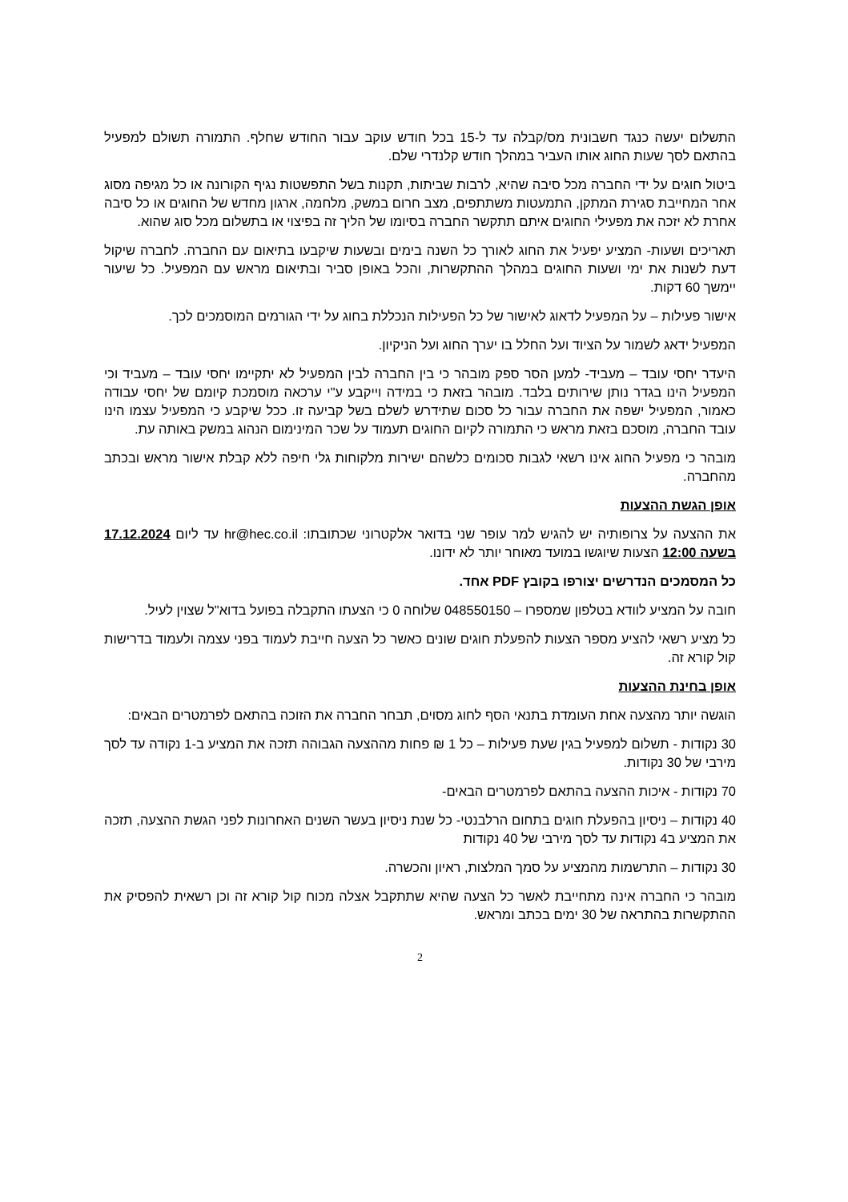התשלום יעשה כנגד חשבונית מס/קבלה עד ל-15 בכל חודש עוקב עבור החודש שחלף. התמורה תשולם למפעיל בהתאם לסך שעות החוג אותו העביר במהלך חודש קלנדרי שלם.
ביטול חוגים על ידי החברה מכל סיבה שהיא, לרבות שביתות, תקנות בשל התפשטות נגיף הקורונה או כל מגיפה מסוג אחר המחייבת סגירת המתקן, התמעטות משתתפים, מצב חרום במשק, מלחמה, ארגון מחדש של החוגים או כל סיבה אחרת לא יזכה את מפעילי החוגים איתם תתקשר החברה בסיומו של הליך זה בפיצוי או בתשלום מכל סוג שהוא.
תאריכים ושעות- המציע יפעיל את החוג לאורך כל השנה בימים ובשעות שיקבעו בתיאום עם החברה. לחברה שיקול דעת לשנות את ימי ושעות החוגים במהלך ההתקשרות, והכל באופן סביר ובתיאום מראש עם המפעיל. כל שיעור יימשך 60 דקות.
אישור פעילות – על המפעיל לדאוג לאישור של כל הפעילות הנכללת בחוג על ידי הגורמים המוסמכים לכך.
המפעיל ידאג לשמור על הציוד ועל החלל בו יערך החוג ועל הניקיון.
היעדר יחסי עובד – מעביד- למען הסר ספק מובהר כי בין החברה לבין המפעיל לא יתקיימו יחסי עובד – מעביד וכי המפעיל הינו בגדר נותן שירותים בלבד. מובהר בזאת כי במידה וייקבע ע"י ערכאה מוסמכת קיומם של יחסי עבודה כאמור, המפעיל ישפה את החברה עבור כל סכום שתידרש לשלם בשל קביעה זו. ככל שיקבע כי המפעיל עצמו הינו עובד החברה, מוסכם בזאת מראש כי התמורה לקיום החוגים תעמוד על שכר המינימום הנהוג במשק באותה עת.
מובהר כי מפעיל החוג אינו רשאי לגבות סכומים כלשהם ישירות מלקוחות גלי חיפה ללא קבלת אישור מראש ובכתב מהחברה.
אופן הגשת ההצעות
את ההצעה על צרופותיה יש להגיש למר עופר שני בדואר אלקטרוני שכתובתו: hr@hec.co.il עד ליום 17.12.2024 בשעה 12:00 הצעות שיוגשו במועד מאוחר יותר לא ידונו.
כל המסמכים הנדרשים יצורפו בקובץ PDF אחד.
חובה על המציע לוודא בטלפון שמספרו – 048550150 שלוחה 0 כי הצעתו התקבלה בפועל בדוא"ל שצוין לעיל.
כל מציע רשאי להציע מספר הצעות להפעלת חוגים שונים כאשר כל הצעה חייבת לעמוד בפני עצמה ולעמוד בדרישות קול קורא זה.
אופן בחינת ההצעות
הוגשה יותר מהצעה אחת העומדת בתנאי הסף לחוג מסוים, תבחר החברה את הזוכה בהתאם לפרמטרים הבאים:
30 נקודות - תשלום למפעיל בגין שעת פעילות – כל 1 ₪ פחות מההצעה הגבוהה תזכה את המציע ב-1 נקודה עד לסך מירבי של 30 נקודות.
70 נקודות - איכות ההצעה בהתאם לפרמטרים הבאים-
40 נקודות – ניסיון בהפעלת חוגים בתחום הרלבנטי- כל שנת ניסיון בעשר השנים האחרונות לפני הגשת ההצעה, תזכה את המציע ב4 נקודות עד לסך מירבי של 40 נקודות
30 נקודות – התרשמות מהמציע על סמך המלצות, ראיון והכשרה.
מובהר כי החברה אינה מתחייבת לאשר כל הצעה שהיא שתתקבל אצלה מכוח קול קורא זה וכן רשאית להפסיק את ההתקשרות בהתראה של 30 ימים בכתב ומראש.
2